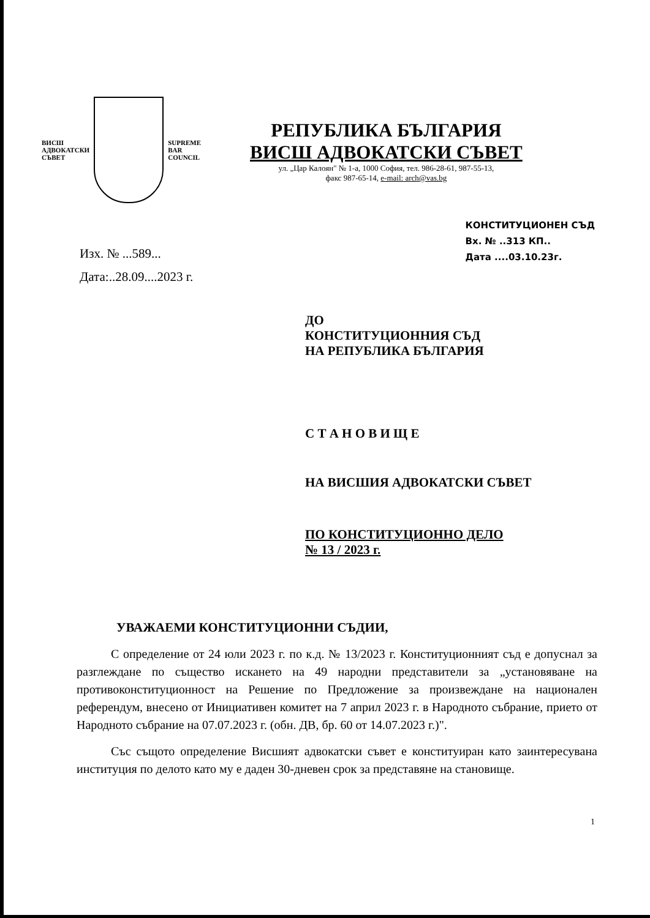ВИСШ
АДВОКАТСКИ
СЪВЕТ
SUPREME
BAR
COUNCIL
РЕПУБЛИКА БЪЛГАРИЯ
ВИСШ АДВОКАТСКИ СЪВЕТ
ул. „Цар Калоян" № 1-а, 1000 София, тел. 986-28-61, 987-55-13,
факс 987-65-14, e-mail: arch@vas.bg
Изх. № ...589...
Дата:..28.09....2023 г.
КОНСТИТУЦИОНЕН СЪД
Вх. № ..313 КП..
Дата ....03.10.23г.
ДО
КОНСТИТУЦИОННИЯ СЪД
НА РЕПУБЛИКА БЪЛГАРИЯ
С Т А Н О В И Щ Е
НА ВИСШИЯ АДВОКАТСКИ СЪВЕТ
ПО КОНСТИТУЦИОННО ДЕЛО
№ 13 / 2023 г.
УВАЖАЕМИ КОНСТИТУЦИОННИ СЪДИИ,
С определение от 24 юли 2023 г. по к.д. № 13/2023 г. Конституционният съд е допуснал за разглеждане по същество искането на 49 народни представители за „установяване на противоконституционност на Решение по Предложение за произвеждане на национален референдум, внесено от Инициативен комитет на 7 април 2023 г. в Народното събрание, прието от Народното събрание на 07.07.2023 г. (обн. ДВ, бр. 60 от 14.07.2023 г.)".
Със същото определение Висшият адвокатски съвет е конституиран като заинтересувана институция по делото като му е даден 30-дневен срок за представяне на становище.
1